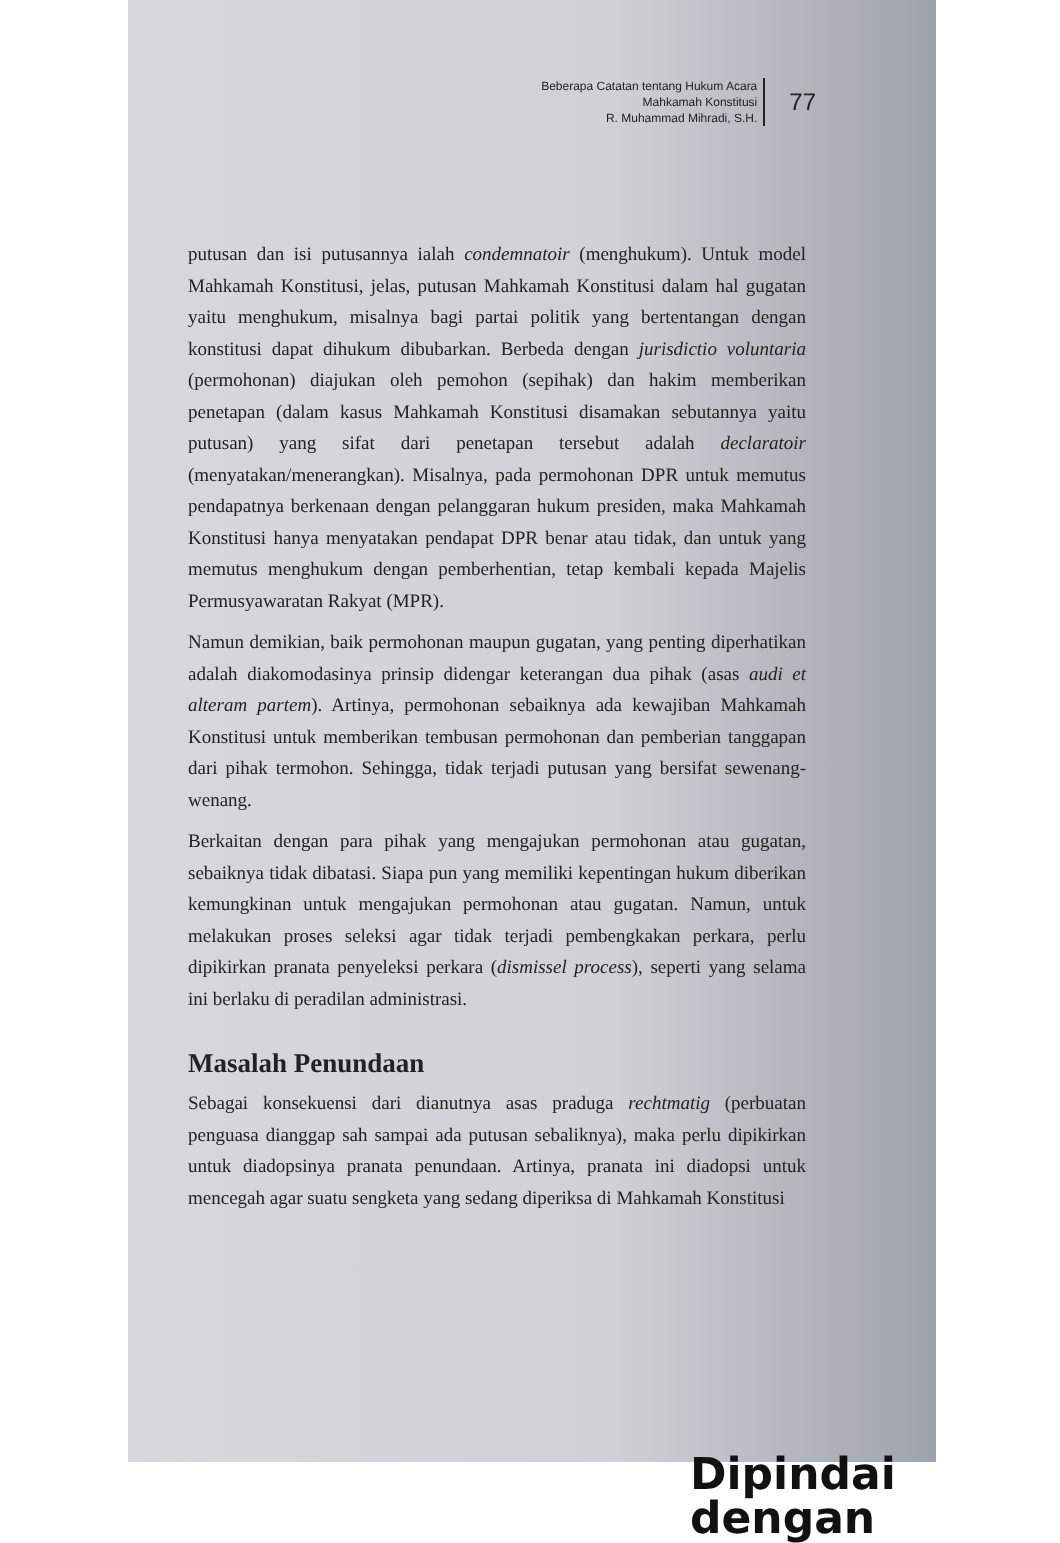Beberapa Catatan tentang Hukum Acara
Mahkamah Konstitusi
R. Muhammad Mihradi, S.H.
77
putusan dan isi putusannya ialah condemnatoir (menghukum). Untuk model Mahkamah Konstitusi, jelas, putusan Mahkamah Konstitusi dalam hal gugatan yaitu menghukum, misalnya bagi partai politik yang bertentangan dengan konstitusi dapat dihukum dibubarkan. Berbeda dengan jurisdictio voluntaria (permohonan) diajukan oleh pemohon (sepihak) dan hakim memberikan penetapan (dalam kasus Mahkamah Konstitusi disamakan sebutannya yaitu putusan) yang sifat dari penetapan tersebut adalah declaratoir (menyatakan/menerangkan). Misalnya, pada permohonan DPR untuk memutus pendapatnya berkenaan dengan pelanggaran hukum presiden, maka Mahkamah Konstitusi hanya menyatakan pendapat DPR benar atau tidak, dan untuk yang memutus menghukum dengan pemberhentian, tetap kembali kepada Majelis Permusyawaratan Rakyat (MPR).
Namun demikian, baik permohonan maupun gugatan, yang penting diperhatikan adalah diakomodasinya prinsip didengar keterangan dua pihak (asas audi et alteram partem). Artinya, permohonan sebaiknya ada kewajiban Mahkamah Konstitusi untuk memberikan tembusan permohonan dan pemberian tanggapan dari pihak termohon. Sehingga, tidak terjadi putusan yang bersifat sewenang-wenang.
Berkaitan dengan para pihak yang mengajukan permohonan atau gugatan, sebaiknya tidak dibatasi. Siapa pun yang memiliki kepentingan hukum diberikan kemungkinan untuk mengajukan permohonan atau gugatan. Namun, untuk melakukan proses seleksi agar tidak terjadi pembengkakan perkara, perlu dipikirkan pranata penyeleksi perkara (dismissel process), seperti yang selama ini berlaku di peradilan administrasi.
Masalah Penundaan
Sebagai konsekuensi dari dianutnya asas praduga rechtmatig (perbuatan penguasa dianggap sah sampai ada putusan sebaliknya), maka perlu dipikirkan untuk diadopsinya pranata penundaan. Artinya, pranata ini diadopsi untuk mencegah agar suatu sengketa yang sedang diperiksa di Mahkamah Konstitusi
Dipindai dengan